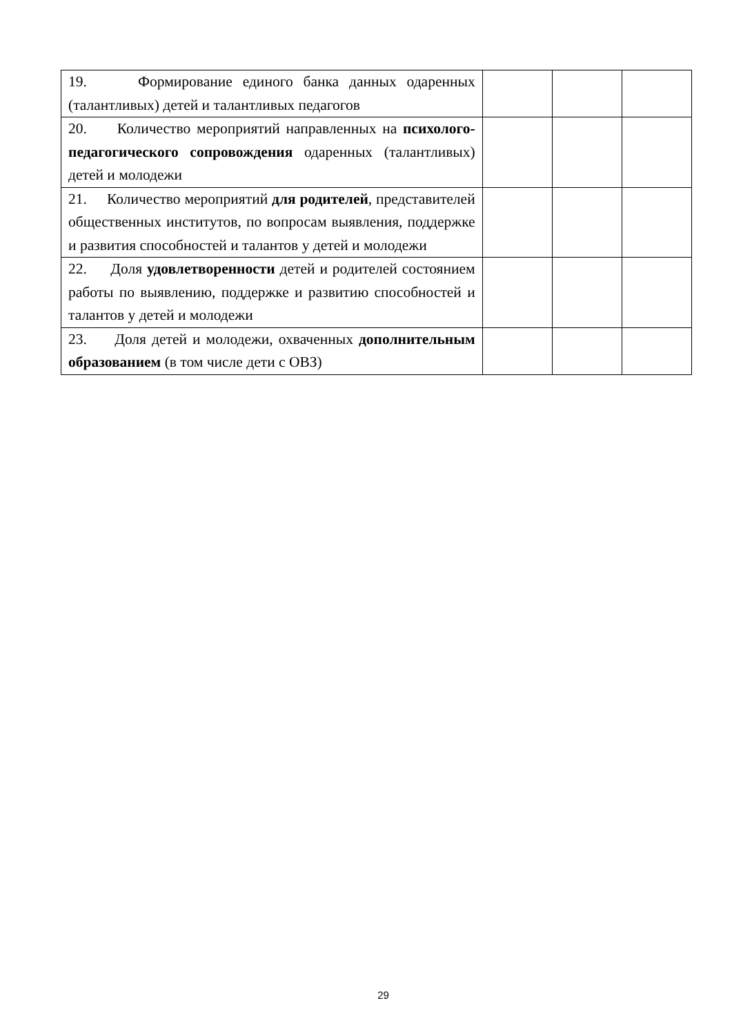| 19. Формирование единого банка данных одаренных (талантливых) детей и талантливых педагогов | | | |
| 20. Количество мероприятий направленных на психолого-педагогического сопровождения одаренных (талантливых) детей и молодежи | | | |
| 21. Количество мероприятий для родителей , представителей общественных институтов, по вопросам выявления, поддержке и развития способностей и талантов у детей и молодежи | | | |
| 22. Доля удовлетворенности детей и родителей состоянием работы по выявлению, поддержке и развитию способностей и талантов у детей и молодежи | | | |
| 23. Доля детей и молодежи, охваченных дополнительным образованием (в том числе дети с ОВЗ) | | | |
29